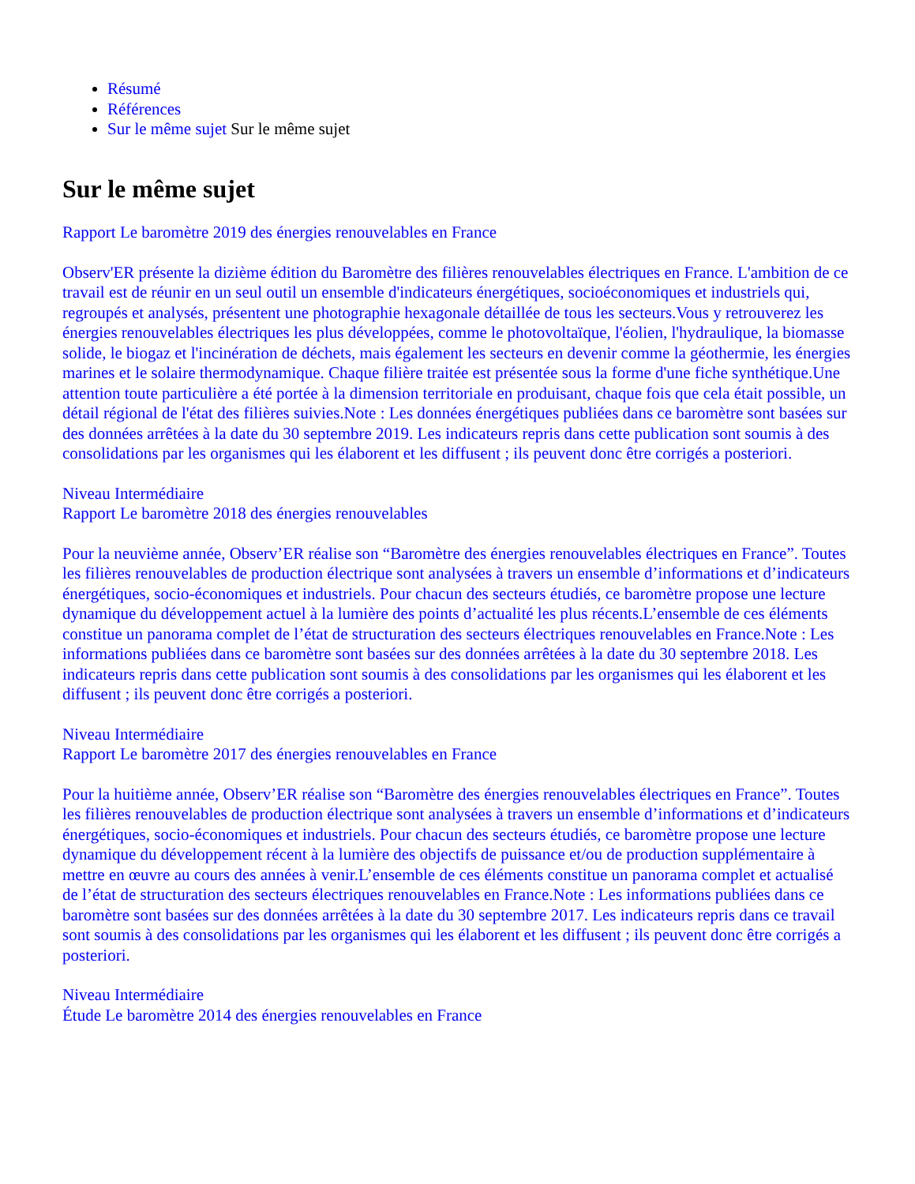Résumé
Références
Sur le même sujet Sur le même sujet
Sur le même sujet
Rapport Le baromètre 2019 des énergies renouvelables en France
Observ'ER présente la dizième édition du Baromètre des filières renouvelables électriques en France. L'ambition de ce travail est de réunir en un seul outil un ensemble d'indicateurs énergétiques, socioéconomiques et industriels qui, regroupés et analysés, présentent une photographie hexagonale détaillée de tous les secteurs.Vous y retrouverez les énergies renouvelables électriques les plus développées, comme le photovoltaïque, l'éolien, l'hydraulique, la biomasse solide, le biogaz et l'incinération de déchets, mais également les secteurs en devenir comme la géothermie, les énergies marines et le solaire thermodynamique. Chaque filière traitée est présentée sous la forme d'une fiche synthétique.Une attention toute particulière a été portée à la dimension territoriale en produisant, chaque fois que cela était possible, un détail régional de l'état des filières suivies.Note : Les données énergétiques publiées dans ce baromètre sont basées sur des données arrêtées à la date du 30 septembre 2019. Les indicateurs repris dans cette publication sont soumis à des consolidations par les organismes qui les élaborent et les diffusent ; ils peuvent donc être corrigés a posteriori.
Niveau Intermédiaire
Rapport Le baromètre 2018 des énergies renouvelables
Pour la neuvième année, Observ’ER réalise son “Baromètre des énergies renouvelables électriques en France”. Toutes les filières renouvelables de production électrique sont analysées à travers un ensemble d’informations et d’indicateurs énergétiques, socio-économiques et industriels. Pour chacun des secteurs étudiés, ce baromètre propose une lecture dynamique du développement actuel à la lumière des points d’actualité les plus récents.L’ensemble de ces éléments constitue un panorama complet de l’état de structuration des secteurs électriques renouvelables en France.Note : Les informations publiées dans ce baromètre sont basées sur des données arrêtées à la date du 30 septembre 2018. Les indicateurs repris dans cette publication sont soumis à des consolidations par les organismes qui les élaborent et les diffusent ; ils peuvent donc être corrigés a posteriori.
Niveau Intermédiaire
Rapport Le baromètre 2017 des énergies renouvelables en France
Pour la huitième année, Observ’ER réalise son “Baromètre des énergies renouvelables électriques en France”. Toutes les filières renouvelables de production électrique sont analysées à travers un ensemble d’informations et d’indicateurs énergétiques, socio-économiques et industriels. Pour chacun des secteurs étudiés, ce baromètre propose une lecture dynamique du développement récent à la lumière des objectifs de puissance et/ou de production supplémentaire à mettre en œuvre au cours des années à venir.L’ensemble de ces éléments constitue un panorama complet et actualisé de l’état de structuration des secteurs électriques renouvelables en France.Note : Les informations publiées dans ce baromètre sont basées sur des données arrêtées à la date du 30 septembre 2017. Les indicateurs repris dans ce travail sont soumis à des consolidations par les organismes qui les élaborent et les diffusent ; ils peuvent donc être corrigés a posteriori.
Niveau Intermédiaire
Étude Le baromètre 2014 des énergies renouvelables en France